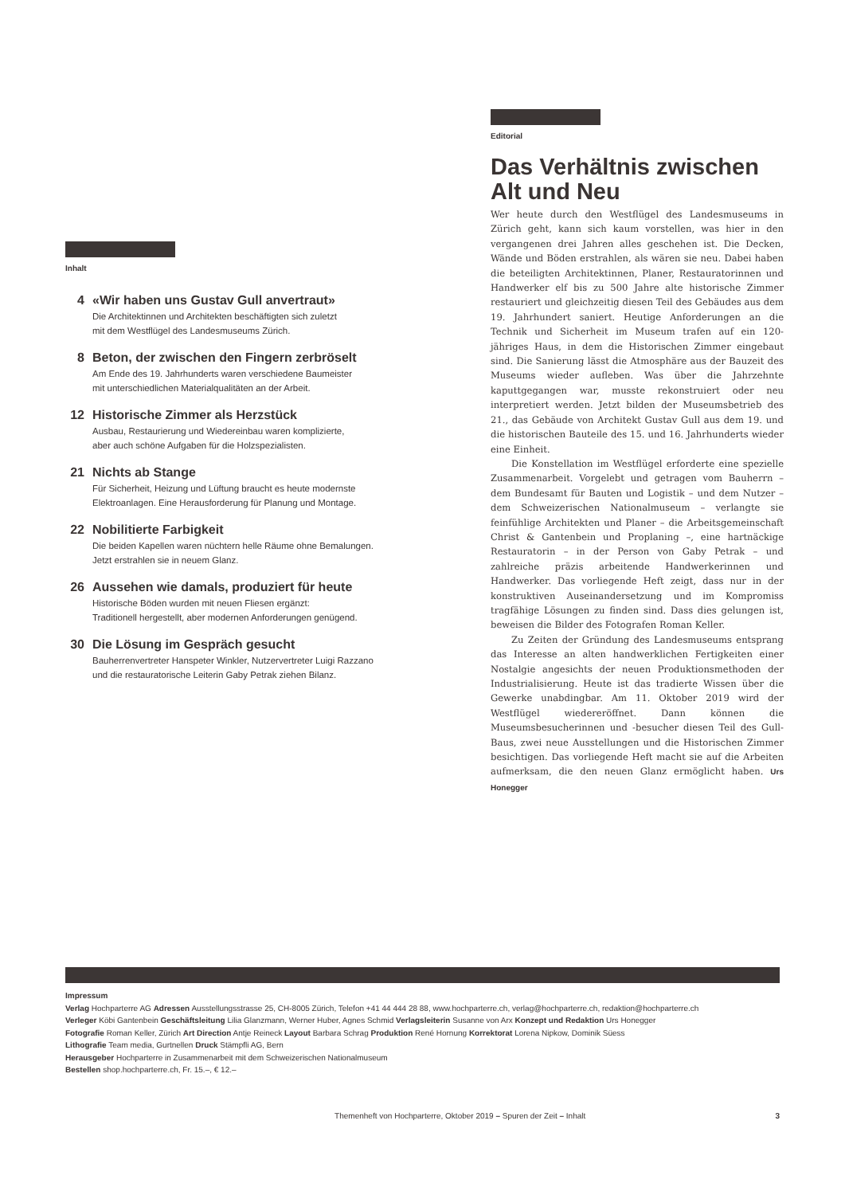Inhalt
4 «Wir haben uns Gustav Gull anvertraut»
Die Architektinnen und Architekten beschäftigten sich zuletzt
mit dem Westflügel des Landesmuseums Zürich.
8 Beton, der zwischen den Fingern zerbröselt
Am Ende des 19. Jahrhunderts waren verschiedene Baumeister
mit unterschiedlichen Materialqualitäten an der Arbeit.
12 Historische Zimmer als Herzstück
Ausbau, Restaurierung und Wiedereinbau waren komplizierte,
aber auch schöne Aufgaben für die Holzspezialisten.
21 Nichts ab Stange
Für Sicherheit, Heizung und Lüftung braucht es heute modernste
Elektroanlagen. Eine Herausforderung für Planung und Montage.
22 Nobilitierte Farbigkeit
Die beiden Kapellen waren nüchtern helle Räume ohne Bemalungen.
Jetzt erstrahlen sie in neuem Glanz.
26 Aussehen wie damals, produziert für heute
Historische Böden wurden mit neuen Fliesen ergänzt:
Traditionell hergestellt, aber modernen Anforderungen genügend.
30 Die Lösung im Gespräch gesucht
Bauherrenvertreter Hanspeter Winkler, Nutzervertreter Luigi Razzano
und die restauratorische Leiterin Gaby Petrak ziehen Bilanz.
Editorial
Das Verhältnis zwischen Alt und Neu
Wer heute durch den Westflügel des Landesmuseums in Zürich geht, kann sich kaum vorstellen, was hier in den vergangenen drei Jahren alles geschehen ist. Die Decken, Wände und Böden erstrahlen, als wären sie neu. Dabei haben die beteiligten Architektinnen, Planer, Restauratorinnen und Handwerker elf bis zu 500 Jahre alte historische Zimmer restauriert und gleichzeitig diesen Teil des Gebäudes aus dem 19. Jahrhundert saniert. Heutige Anforderungen an die Technik und Sicherheit im Museum trafen auf ein 120-jähriges Haus, in dem die Historischen Zimmer eingebaut sind. Die Sanierung lässt die Atmosphäre aus der Bauzeit des Museums wieder aufleben. Was über die Jahrzehnte kaputtgegangen war, musste rekonstruiert oder neu interpretiert werden. Jetzt bilden der Museumsbetrieb des 21., das Gebäude von Architekt Gustav Gull aus dem 19. und die historischen Bauteile des 15. und 16. Jahrhunderts wieder eine Einheit.
Die Konstellation im Westflügel erforderte eine spezielle Zusammenarbeit. Vorgelebt und getragen vom Bauherrn – dem Bundesamt für Bauten und Logistik – und dem Nutzer – dem Schweizerischen Nationalmuseum – verlangte sie feinfühlige Architekten und Planer – die Arbeitsgemeinschaft Christ & Gantenbein und Proplaning –, eine hartnäckige Restauratorin – in der Person von Gaby Petrak – und zahlreiche präzis arbeitende Handwerkerinnen und Handwerker. Das vorliegende Heft zeigt, dass nur in der konstruktiven Auseinandersetzung und im Kompromiss tragfähige Lösungen zu finden sind. Dass dies gelungen ist, beweisen die Bilder des Fotografen Roman Keller.
Zu Zeiten der Gründung des Landesmuseums entsprang das Interesse an alten handwerklichen Fertigkeiten einer Nostalgie angesichts der neuen Produktionsmethoden der Industrialisierung. Heute ist das tradierte Wissen über die Gewerke unabdingbar. Am 11. Oktober 2019 wird der Westflügel wiedereröffnet. Dann können die Museumsbesucherinnen und -besucher diesen Teil des Gull-Baus, zwei neue Ausstellungen und die Historischen Zimmer besichtigen. Das vorliegende Heft macht sie auf die Arbeiten aufmerksam, die den neuen Glanz ermöglicht haben. Urs Honegger
Impressum
Verlag Hochparterre AG Adressen Ausstellungsstrasse 25, CH-8005 Zürich, Telefon +41 44 444 28 88, www.hochparterre.ch, verlag@hochparterre.ch, redaktion@hochparterre.ch
Verleger Köbi Gantenbein Geschäftsleitung Lilia Glanzmann, Werner Huber, Agnes Schmid Verlagsleiterin Susanne von Arx Konzept und Redaktion Urs Honegger
Fotografie Roman Keller, Zürich Art Direction Antje Reineck Layout Barbara Schrag Produktion René Hornung Korrektorat Lorena Nipkow, Dominik Süess
Lithografie Team media, Gurtnellen Druck Stämpfli AG, Bern
Herausgeber Hochparterre in Zusammenarbeit mit dem Schweizerischen Nationalmuseum
Bestellen shop.hochparterre.ch, Fr. 15.–, € 12.–
Themenheft von Hochparterre, Oktober 2019 – Spuren der Zeit – Inhalt 3